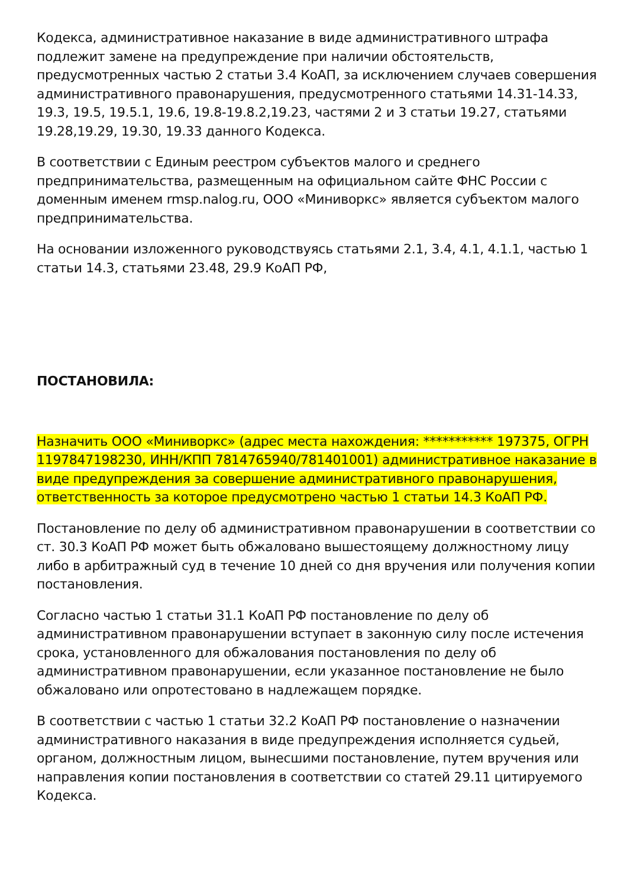Кодекса, административное наказание в виде административного штрафа подлежит замене на предупреждение при наличии обстоятельств, предусмотренных частью 2 статьи 3.4 КоАП, за исключением случаев совершения административного правонарушения, предусмотренного статьями 14.31-14.33, 19.3, 19.5, 19.5.1, 19.6, 19.8-19.8.2,19.23, частями 2 и 3 статьи 19.27, статьями 19.28,19.29, 19.30, 19.33 данного Кодекса.
В соответствии с Единым реестром субъектов малого и среднего предпринимательства, размещенным на официальном сайте ФНС России с доменным именем rmsp.nalog.ru, ООО «Миниворкс» является субъектом малого предпринимательства.
На основании изложенного руководствуясь статьями 2.1, 3.4, 4.1, 4.1.1, частью 1 статьи 14.3, статьями 23.48, 29.9 КоАП РФ,
ПОСТАНОВИЛА:
Назначить ООО «Миниворкс» (адрес места нахождения: *********** 197375, ОГРН 1197847198230, ИНН/КПП 7814765940/781401001) административное наказание в виде предупреждения за совершение административного правонарушения, ответственность за которое предусмотрено частью 1 статьи 14.3 КоАП РФ.
Постановление по делу об административном правонарушении в соответствии со ст. 30.3 КоАП РФ может быть обжаловано вышестоящему должностному лицу либо в арбитражный суд в течение 10 дней со дня вручения или получения копии постановления.
Согласно частью 1 статьи 31.1 КоАП РФ постановление по делу об административном правонарушении вступает в законную силу после истечения срока, установленного для обжалования постановления по делу об административном правонарушении, если указанное постановление не было обжаловано или опротестовано в надлежащем порядке.
В соответствии с частью 1 статьи 32.2 КоАП РФ постановление о назначении административного наказания в виде предупреждения исполняется судьей, органом, должностным лицом, вынесшими постановление, путем вручения или направления копии постановления в соответствии со статей 29.11 цитируемого Кодекса.